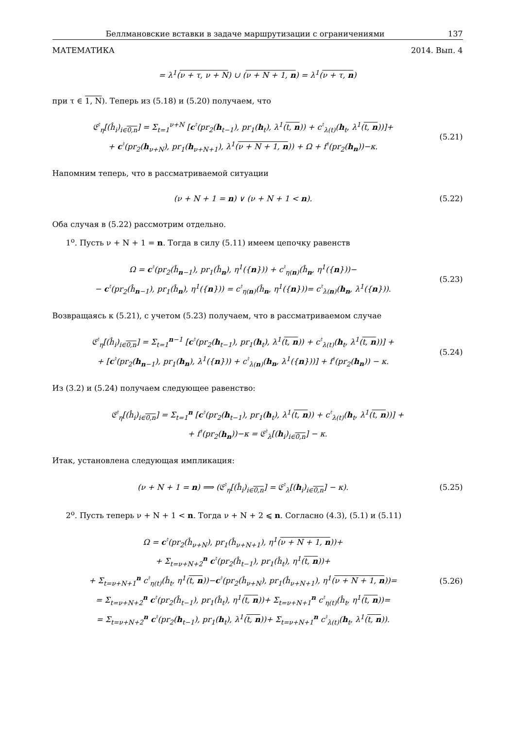Беллмановские вставки в задаче маршрутизации с ограничениями 137
МАТЕМАТИКА 2014. Вып. 4
= λ<sup>1</sup>(ν + τ, ν + N) ∪ (ν + N + 1, n) = λ<sup>1</sup>(ν + τ, n)
при τ ∈ 1, N). Теперь из (5.18) и (5.20) получаем, что
𝔈<sup>♮</sup><sub>η</sub>[(ĥ<sub>i</sub>)<sub>i∈0,n</sub>] = Σ<sub>t=1</sub><sup>ν+N</sup> [c<sup>♮</sup>(pr<sub>2</sub>(h<sub>t−1</sub>), pr<sub>1</sub>(h<sub>t</sub>), λ<sup>1</sup>(t, n)) + c<sup>♮</sup><sub>λ(t)</sub>(h<sub>t</sub>, λ<sup>1</sup>(t, n))]+
+ c<sup>♮</sup>(pr<sub>2</sub>(h<sub>ν+N</sub>), pr<sub>1</sub>(h<sub>ν+N+1</sub>), λ<sup>1</sup>(ν + N + 1, n)) + Ω + f<sup>♮</sup>(pr<sub>2</sub>(h<sub>n</sub>))−κ.
(5.21)
Напомним теперь, что в рассматриваемой ситуации
(ν + N + 1 = n) ∨ (ν + N + 1 < n).
(5.22)
Оба случая в (5.22) рассмотрим отдельно.
1<sup>o</sup>. Пусть ν + N + 1 = n. Тогда в силу (5.11) имеем цепочку равенств
Ω = c<sup>♮</sup>(pr<sub>2</sub>(ĥ<sub>n−1</sub>), pr<sub>1</sub>(ĥ<sub>n</sub>), η<sup>1</sup>({n})) + c<sup>♮</sup><sub>η(n)</sub>(ĥ<sub>n</sub>, η<sup>1</sup>({n}))−
− c<sup>♮</sup>(pr<sub>2</sub>(ĥ<sub>n−1</sub>), pr<sub>1</sub>(ĥ<sub>n</sub>), η<sup>1</sup>({n})) = c<sup>♮</sup><sub>η(n)</sub>(ĥ<sub>n</sub>, η<sup>1</sup>({n}))= c<sup>♮</sup><sub>λ(n)</sub>(h<sub>n</sub>, λ<sup>1</sup>({n})).
(5.23)
Возвращаясь к (5.21), с учетом (5.23) получаем, что в рассматриваемом случае
𝔈<sup>♮</sup><sub>η</sub>[(ĥ<sub>i</sub>)<sub>i∈0,n</sub>] = Σ<sub>t=1</sub><sup>n−1</sup> [c<sup>♮</sup>(pr<sub>2</sub>(h<sub>t−1</sub>), pr<sub>1</sub>(h<sub>t</sub>), λ<sup>1</sup>(t, n)) + c<sup>♮</sup><sub>λ(t)</sub>(h<sub>t</sub>, λ<sup>1</sup>(t, n))] +
+ [c<sup>♮</sup>(pr<sub>2</sub>(h<sub>n−1</sub>), pr<sub>1</sub>(h<sub>n</sub>), λ<sup>1</sup>({n})) + c<sup>♮</sup><sub>λ(n)</sub>(h<sub>n</sub>, λ<sup>1</sup>({n}))] + f<sup>♮</sup>(pr<sub>2</sub>(h<sub>n</sub>)) − κ.
(5.24)
Из (3.2) и (5.24) получаем следующее равенство:
𝔈<sup>♮</sup><sub>η</sub>[(ĥ<sub>i</sub>)<sub>i∈0,n</sub>] = Σ<sub>t=1</sub><sup>n</sup> [c<sup>♮</sup>(pr<sub>2</sub>(h<sub>t−1</sub>), pr<sub>1</sub>(h<sub>t</sub>), λ<sup>1</sup>(t, n)) + c<sup>♮</sup><sub>λ(t)</sub>(h<sub>t</sub>, λ<sup>1</sup>(t, n))] +
+ f<sup>♮</sup>(pr<sub>2</sub>(h<sub>n</sub>))−κ = 𝔈<sup>♮</sup><sub>λ</sub>[(h<sub>i</sub>)<sub>i∈0,n</sub>] − κ.
Итак, установлена следующая импликация:
(ν + N + 1 = n) ⟹ (𝔈<sup>♮</sup><sub>η</sub>[(ĥ<sub>i</sub>)<sub>i∈0,n</sub>] = 𝔈<sup>♮</sup><sub>λ</sub>[(h<sub>i</sub>)<sub>i∈0,n</sub>] − κ).
(5.25)
2<sup>o</sup>. Пусть теперь ν + N + 1 < n. Тогда ν + N + 2 ⩽ n. Согласно (4.3), (5.1) и (5.11)
Ω = c<sup>♮</sup>(pr<sub>2</sub>(ĥ<sub>ν+N</sub>), pr<sub>1</sub>(ĥ<sub>ν+N+1</sub>), η<sup>1</sup>(ν + N + 1, n))+
+ Σ<sub>t=ν+N+2</sub><sup>n</sup> c<sup>♮</sup>(pr<sub>2</sub>(ĥ<sub>t−1</sub>), pr<sub>1</sub>(ĥ<sub>t</sub>), η<sup>1</sup>(t, n))+
+ Σ<sub>t=ν+N+1</sub><sup>n</sup> c<sup>♮</sup><sub>η(t)</sub>(ĥ<sub>t</sub>, η<sup>1</sup>(t, n))−c<sup>♮</sup>(pr<sub>2</sub>(ĥ<sub>ν+N</sub>), pr<sub>1</sub>(ĥ<sub>ν+N+1</sub>), η<sup>1</sup>(ν + N + 1, n))=
= Σ<sub>t=ν+N+2</sub><sup>n</sup> c<sup>♮</sup>(pr<sub>2</sub>(ĥ<sub>t−1</sub>), pr<sub>1</sub>(ĥ<sub>t</sub>), η<sup>1</sup>(t, n))+ Σ<sub>t=ν+N+1</sub><sup>n</sup> c<sup>♮</sup><sub>η(t)</sub>(ĥ<sub>t</sub>, η<sup>1</sup>(t, n))=
= Σ<sub>t=ν+N+2</sub><sup>n</sup> c<sup>♮</sup>(pr<sub>2</sub>(h<sub>t−1</sub>), pr<sub>1</sub>(h<sub>t</sub>), λ<sup>1</sup>(t, n))+ Σ<sub>t=ν+N+1</sub><sup>n</sup> c<sup>♮</sup><sub>λ(t)</sub>(h<sub>t</sub>, λ<sup>1</sup>(t, n)).
(5.26)